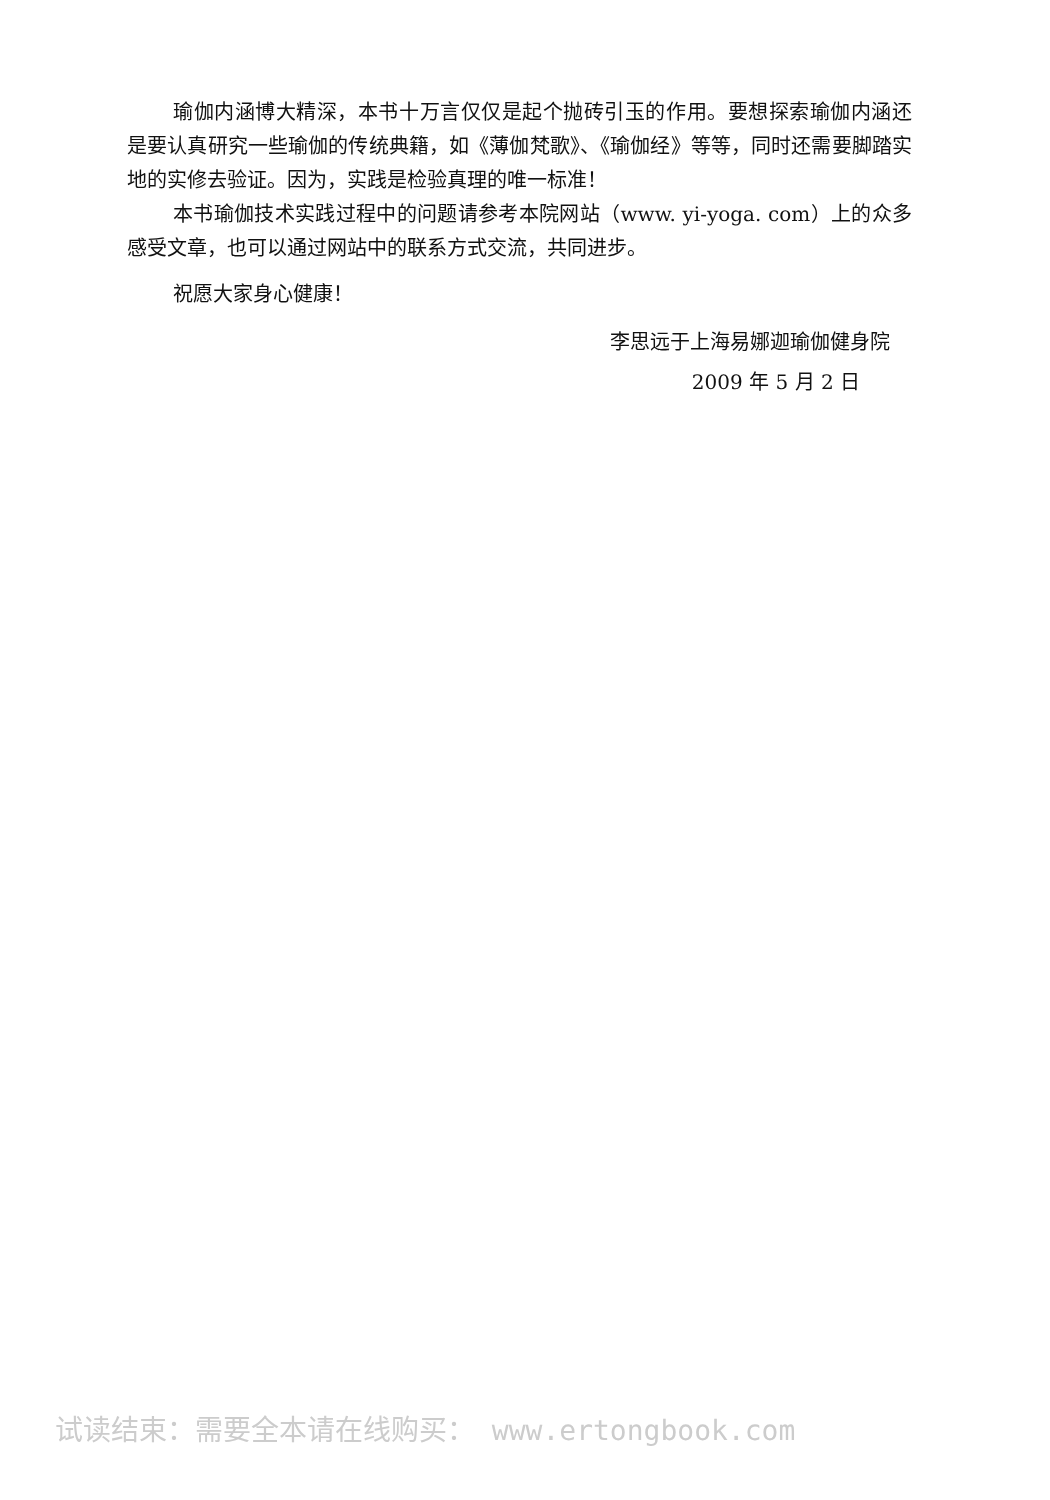瑜伽内涵博大精深，本书十万言仅仅是起个抛砖引玉的作用。要想探索瑜伽内涵还是要认真研究一些瑜伽的传统典籍，如《薄伽梵歌》、《瑜伽经》等等，同时还需要脚踏实地的实修去验证。因为，实践是检验真理的唯一标准！
本书瑜伽技术实践过程中的问题请参考本院网站（www. yi-yoga. com）上的众多感受文章，也可以通过网站中的联系方式交流，共同进步。
祝愿大家身心健康！
李思远于上海易娜迦瑜伽健身院
2009 年 5 月 2 日
试读结束：需要全本请在线购买： www.ertongbook.com